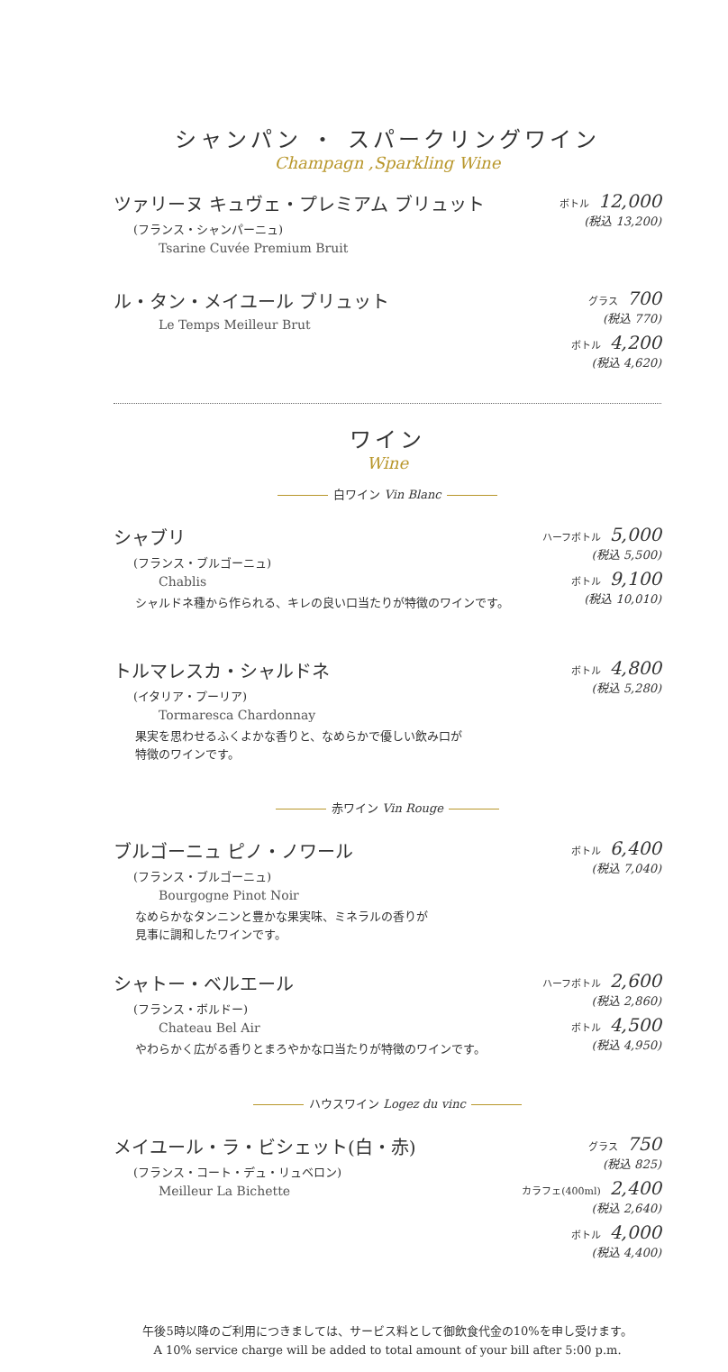シャンパン ・ スパークリングワイン
Champagn ,Sparkling Wine
ツァリーヌ キュヴェ・プレミアム ブリュット
(フランス・シャンパーニュ)
Tsarine Cuvée Premium Bruit
ボトル 12,000
(税込 13,200)
ル・タン・メイユール ブリュット
Le Temps Meilleur Brut
グラス 700
(税込 770)
ボトル 4,200
(税込 4,620)
ワイン
Wine
白ワイン Vin Blanc
シャブリ
(フランス・ブルゴーニュ)
Chablis
シャルドネ種から作られる、キレの良い口当たりが特徴のワインです。
ハーフボトル 5,000
(税込 5,500)
ボトル 9,100
(税込 10,010)
トルマレスカ・シャルドネ
(イタリア・プーリア)
Tormaresca Chardonnay
果実を思わせるふくよかな香りと、なめらかで優しい飲み口が
特徴のワインです。
ボトル 4,800
(税込 5,280)
赤ワイン Vin Rouge
ブルゴーニュ ピノ・ノワール
(フランス・ブルゴーニュ)
Bourgogne Pinot Noir
なめらかなタンニンと豊かな果実味、ミネラルの香りが
見事に調和したワインです。
ボトル 6,400
(税込 7,040)
シャトー・ベルエール
(フランス・ボルドー)
Chateau Bel Air
やわらかく広がる香りとまろやかな口当たりが特徴のワインです。
ハーフボトル 2,600
(税込 2,860)
ボトル 4,500
(税込 4,950)
ハウスワイン Logez du vinc
メイユール・ラ・ビシェット(白・赤)
(フランス・コート・デュ・リュベロン)
Meilleur La Bichette
グラス 750
(税込 825)
カラフェ(400ml) 2,400
(税込 2,640)
ボトル 4,000
(税込 4,400)
午後5時以降のご利用につきましては、サービス料として御飲食代金の10%を申し受けます。
A 10% service charge will be added to total amount of your bill after 5:00 p.m.